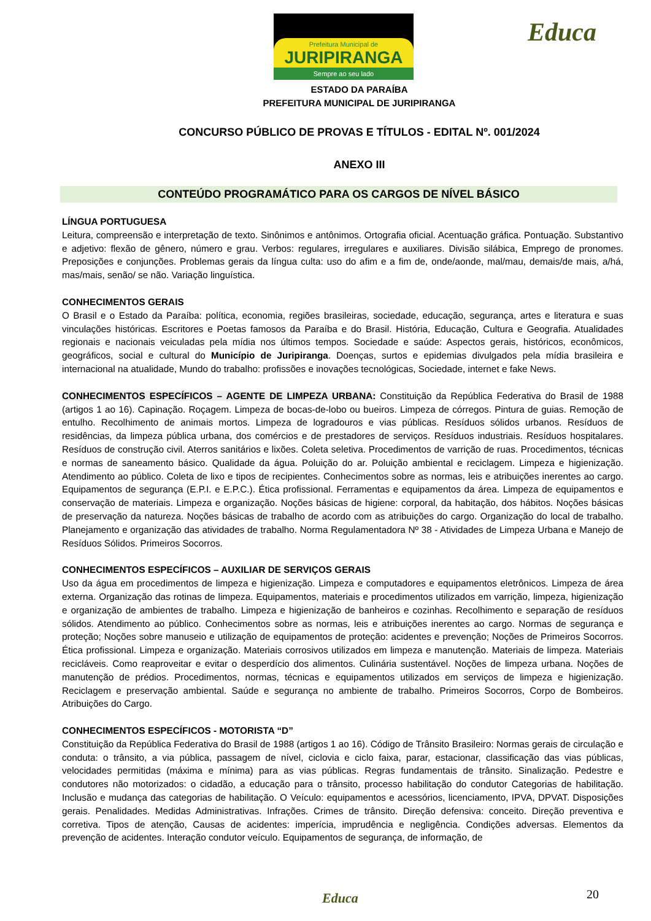Prefeitura Municipal de
JURIPIRANGA
Sempre ao seu lado
Educa
ESTADO DA PARAÍBA
PREFEITURA MUNICIPAL DE JURIPIRANGA
CONCURSO PÚBLICO DE PROVAS E TÍTULOS - EDITAL Nº. 001/2024
ANEXO III
CONTEÚDO PROGRAMÁTICO PARA OS CARGOS DE NÍVEL BÁSICO
LÍNGUA PORTUGUESA
Leitura, compreensão e interpretação de texto. Sinônimos e antônimos. Ortografia oficial. Acentuação gráfica. Pontuação. Substantivo e adjetivo: flexão de gênero, número e grau. Verbos: regulares, irregulares e auxiliares. Divisão silábica, Emprego de pronomes. Preposições e conjunções. Problemas gerais da língua culta: uso do afim e a fim de, onde/aonde, mal/mau, demais/de mais, a/há, mas/mais, senão/ se não. Variação linguística.
CONHECIMENTOS GERAIS
O Brasil e o Estado da Paraíba: política, economia, regiões brasileiras, sociedade, educação, segurança, artes e literatura e suas vinculações históricas. Escritores e Poetas famosos da Paraíba e do Brasil. História, Educação, Cultura e Geografia. Atualidades regionais e nacionais veiculadas pela mídia nos últimos tempos. Sociedade e saúde: Aspectos gerais, históricos, econômicos, geográficos, social e cultural do Município de Juripiranga. Doenças, surtos e epidemias divulgados pela mídia brasileira e internacional na atualidade, Mundo do trabalho: profissões e inovações tecnológicas, Sociedade, internet e fake News.
CONHECIMENTOS ESPECÍFICOS – AGENTE DE LIMPEZA URBANA: Constituição da República Federativa do Brasil de 1988 (artigos 1 ao 16). Capinação. Roçagem. Limpeza de bocas-de-lobo ou bueiros. Limpeza de córregos. Pintura de guias. Remoção de entulho. Recolhimento de animais mortos. Limpeza de logradouros e vias públicas. Resíduos sólidos urbanos. Resíduos de residências, da limpeza pública urbana, dos comércios e de prestadores de serviços. Resíduos industriais. Resíduos hospitalares. Resíduos de construção civil. Aterros sanitários e lixões. Coleta seletiva. Procedimentos de varrição de ruas. Procedimentos, técnicas e normas de saneamento básico. Qualidade da água. Poluição do ar. Poluição ambiental e reciclagem. Limpeza e higienização. Atendimento ao público. Coleta de lixo e tipos de recipientes. Conhecimentos sobre as normas, leis e atribuições inerentes ao cargo. Equipamentos de segurança (E.P.I. e E.P.C.). Ética profissional. Ferramentas e equipamentos da área. Limpeza de equipamentos e conservação de materiais. Limpeza e organização. Noções básicas de higiene: corporal, da habitação, dos hábitos. Noções básicas de preservação da natureza. Noções básicas de trabalho de acordo com as atribuições do cargo. Organização do local de trabalho. Planejamento e organização das atividades de trabalho. Norma Regulamentadora Nº 38 - Atividades de Limpeza Urbana e Manejo de Resíduos Sólidos. Primeiros Socorros.
CONHECIMENTOS ESPECÍFICOS – AUXILIAR DE SERVIÇOS GERAIS
Uso da água em procedimentos de limpeza e higienização. Limpeza e computadores e equipamentos eletrônicos. Limpeza de área externa. Organização das rotinas de limpeza. Equipamentos, materiais e procedimentos utilizados em varrição, limpeza, higienização e organização de ambientes de trabalho. Limpeza e higienização de banheiros e cozinhas. Recolhimento e separação de resíduos sólidos. Atendimento ao público. Conhecimentos sobre as normas, leis e atribuições inerentes ao cargo. Normas de segurança e proteção; Noções sobre manuseio e utilização de equipamentos de proteção: acidentes e prevenção; Noções de Primeiros Socorros. Ética profissional. Limpeza e organização. Materiais corrosivos utilizados em limpeza e manutenção. Materiais de limpeza. Materiais recicláveis. Como reaproveitar e evitar o desperdício dos alimentos. Culinária sustentável. Noções de limpeza urbana. Noções de manutenção de prédios. Procedimentos, normas, técnicas e equipamentos utilizados em serviços de limpeza e higienização. Reciclagem e preservação ambiental. Saúde e segurança no ambiente de trabalho. Primeiros Socorros, Corpo de Bombeiros. Atribuições do Cargo.
CONHECIMENTOS ESPECÍFICOS - MOTORISTA “D”
Constituição da República Federativa do Brasil de 1988 (artigos 1 ao 16). Código de Trânsito Brasileiro: Normas gerais de circulação e conduta: o trânsito, a via pública, passagem de nível, ciclovia e ciclo faixa, parar, estacionar, classificação das vias públicas, velocidades permitidas (máxima e mínima) para as vias públicas. Regras fundamentais de trânsito. Sinalização. Pedestre e condutores não motorizados: o cidadão, a educação para o trânsito, processo habilitação do condutor Categorias de habilitação. Inclusão e mudança das categorias de habilitação. O Veículo: equipamentos e acessórios, licenciamento, IPVA, DPVAT. Disposições gerais. Penalidades. Medidas Administrativas. Infrações. Crimes de trânsito. Direção defensiva: conceito. Direção preventiva e corretiva. Tipos de atenção, Causas de acidentes: imperícia, imprudência e negligência. Condições adversas. Elementos da prevenção de acidentes. Interação condutor veículo. Equipamentos de segurança, de informação, de
20 Educa